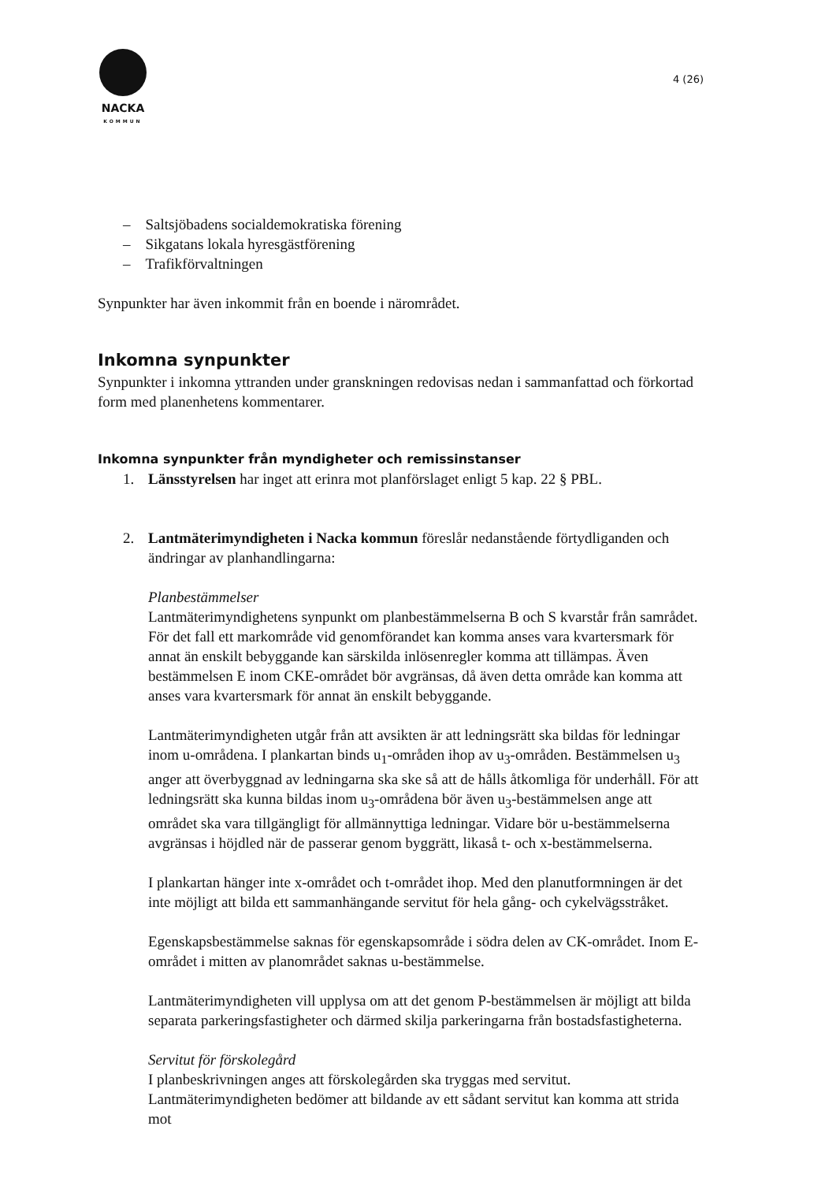NACKA
KOMMUN
4 (26)
– Saltsjöbadens socialdemokratiska förening
– Sikgatans lokala hyresgästförening
– Trafikförvaltningen
Synpunkter har även inkommit från en boende i närområdet.
Inkomna synpunkter
Synpunkter i inkomna yttranden under granskningen redovisas nedan i sammanfattad och förkortad form med planenhetens kommentarer.
Inkomna synpunkter från myndigheter och remissinstanser
1. Länsstyrelsen har inget att erinra mot planförslaget enligt 5 kap. 22 § PBL.
2. Lantmäterimyndigheten i Nacka kommun föreslår nedanstående förtydliganden och ändringar av planhandlingarna:
Planbestämmelser
Lantmäterimyndighetens synpunkt om planbestämmelserna B och S kvarstår från samrådet. För det fall ett markområde vid genomförandet kan komma anses vara kvartersmark för annat än enskilt bebyggande kan särskilda inlösenregler komma att tillämpas. Även bestämmelsen E inom CKE-området bör avgränsas, då även detta område kan komma att anses vara kvartersmark för annat än enskilt bebyggande.
Lantmäterimyndigheten utgår från att avsikten är att ledningsrätt ska bildas för ledningar inom u-områdena. I plankartan binds u<sub>1</sub>-områden ihop av u<sub>3</sub>-områden. Bestämmelsen u<sub>3</sub> anger att överbyggnad av ledningarna ska ske så att de hålls åtkomliga för underhåll. För att ledningsrätt ska kunna bildas inom u<sub>3</sub>-områdena bör även u<sub>3</sub>-bestämmelsen ange att området ska vara tillgängligt för allmännyttiga ledningar. Vidare bör u-bestämmelserna avgränsas i höjdled när de passerar genom byggrätt, likaså t- och x-bestämmelserna.
I plankartan hänger inte x-området och t-området ihop. Med den planutformningen är det inte möjligt att bilda ett sammanhängande servitut för hela gång- och cykelvägsstråket.
Egenskapsbestämmelse saknas för egenskapsområde i södra delen av CK-området. Inom E-området i mitten av planområdet saknas u-bestämmelse.
Lantmäterimyndigheten vill upplysa om att det genom P-bestämmelsen är möjligt att bilda separata parkeringsfastigheter och därmed skilja parkeringarna från bostadsfastigheterna.
Servitut för förskolegård
I planbeskrivningen anges att förskolegården ska tryggas med servitut. Lantmäterimyndigheten bedömer att bildande av ett sådant servitut kan komma att strida mot